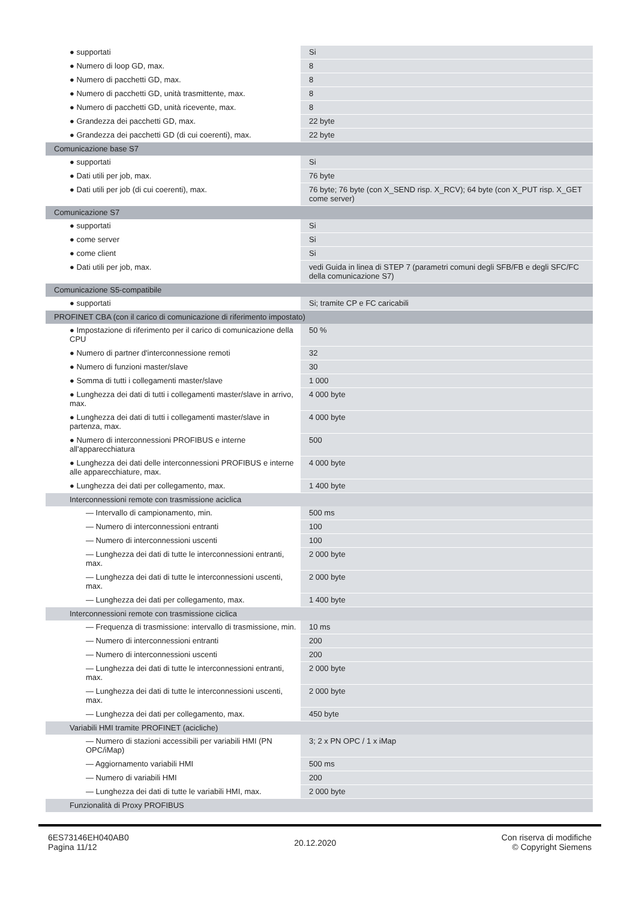| ● supportati | Si |
| ● Numero di loop GD, max. | 8 |
| ● Numero di pacchetti GD, max. | 8 |
| ● Numero di pacchetti GD, unità trasmittente, max. | 8 |
| ● Numero di pacchetti GD, unità ricevente, max. | 8 |
| ● Grandezza dei pacchetti GD, max. | 22 byte |
| ● Grandezza dei pacchetti GD (di cui coerenti), max. | 22 byte |
| Comunicazione base S7 | |
| ● supportati | Si |
| ● Dati utili per job, max. | 76 byte |
| ● Dati utili per job (di cui coerenti), max. | 76 byte; 76 byte (con X_SEND risp. X_RCV); 64 byte (con X_PUT risp. X_GET come server) |
| Comunicazione S7 | |
| ● supportati | Si |
| ● come server | Si |
| ● come client | Si |
| ● Dati utili per job, max. | vedi Guida in linea di STEP 7 (parametri comuni degli SFB/FB e degli SFC/FC della comunicazione S7) |
| Comunicazione S5-compatibile | |
| ● supportati | Si; tramite CP e FC caricabili |
| PROFINET CBA (con il carico di comunicazione di riferimento impostato) | |
| ● Impostazione di riferimento per il carico di comunicazione della CPU | 50 % |
| ● Numero di partner d'interconnessione remoti | 32 |
| ● Numero di funzioni master/slave | 30 |
| ● Somma di tutti i collegamenti master/slave | 1 000 |
| ● Lunghezza dei dati di tutti i collegamenti master/slave in arrivo, max. | 4 000 byte |
| ● Lunghezza dei dati di tutti i collegamenti master/slave in partenza, max. | 4 000 byte |
| ● Numero di interconnessioni PROFIBUS e interne all'apparecchiatura | 500 |
| ● Lunghezza dei dati delle interconnessioni PROFIBUS e interne alle apparecchiature, max. | 4 000 byte |
| ● Lunghezza dei dati per collegamento, max. | 1 400 byte |
| Interconnessioni remote con trasmissione aciclica | |
| — Intervallo di campionamento, min. | 500 ms |
| — Numero di interconnessioni entranti | 100 |
| — Numero di interconnessioni uscenti | 100 |
| — Lunghezza dei dati di tutte le interconnessioni entranti, max. | 2 000 byte |
| — Lunghezza dei dati di tutte le interconnessioni uscenti, max. | 2 000 byte |
| — Lunghezza dei dati per collegamento, max. | 1 400 byte |
| Interconnessioni remote con trasmissione ciclica | |
| — Frequenza di trasmissione: intervallo di trasmissione, min. | 10 ms |
| — Numero di interconnessioni entranti | 200 |
| — Numero di interconnessioni uscenti | 200 |
| — Lunghezza dei dati di tutte le interconnessioni entranti, max. | 2 000 byte |
| — Lunghezza dei dati di tutte le interconnessioni uscenti, max. | 2 000 byte |
| — Lunghezza dei dati per collegamento, max. | 450 byte |
| Variabili HMI tramite PROFINET (acicliche) | |
| — Numero di stazioni accessibili per variabili HMI (PN OPC/iMap) | 3; 2 x PN OPC / 1 x iMap |
| — Aggiornamento variabili HMI | 500 ms |
| — Numero di variabili HMI | 200 |
| — Lunghezza dei dati di tutte le variabili HMI, max. | 2 000 byte |
| Funzionalità di Proxy PROFIBUS | |
6ES73146EH040AB0
Pagina 11/12
20.12.2020
Con riserva di modifiche
© Copyright Siemens